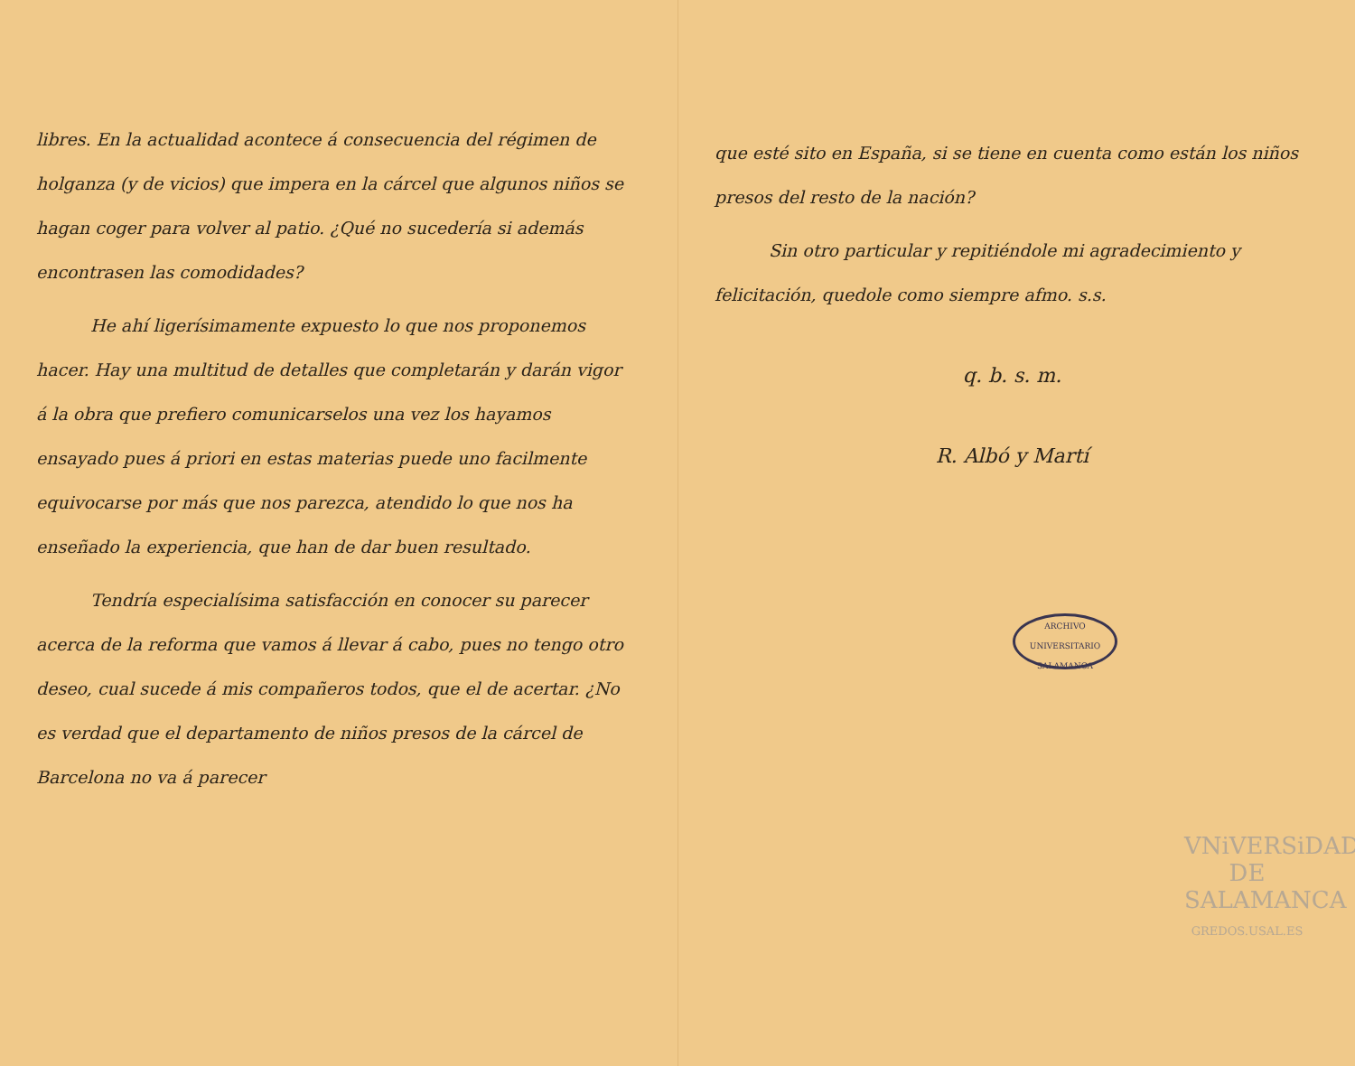libres. En la actualidad acontece á consecuencia del régimen de holganza (y de vicios) que impera en la cárcel que algunos niños se hagan coger para volver al patio. ¿Qué no sucedería si además encontrasen las comodidades?
He ahí ligerísimamente expuesto lo que nos proponemos hacer. Hay una multitud de detalles que completarán y darán vigor á la obra que prefiero comunicarselos una vez los hayamos ensayado pues á priori en estas materias puede uno facilmente equivocarse por más que nos parezca, atendido lo que nos ha enseñado la experiencia, que han de dar buen resultado.
Tendría especialísima satisfacción en conocer su parecer acerca de la reforma que vamos á llevar á cabo, pues no tengo otro deseo, cual sucede á mis compañeros todos, que el de acertar. ¿No es verdad que el departamento de niños presos de la cárcel de Barcelona no va á parecer
que esté sito en España, si se tiene en cuenta como están los niños presos del resto de la nación?
Sin otro particular y repitiéndole mi agradecimiento y felicitación, quedole como siempre afmo. s.s.
q. b. s. m.
R. Albó y Martí
ARCHIVO UNIVERSITARIO
SALAMANCA
VNiVERSiDAD
DE SALAMANCA
GREDOS.USAL.ES